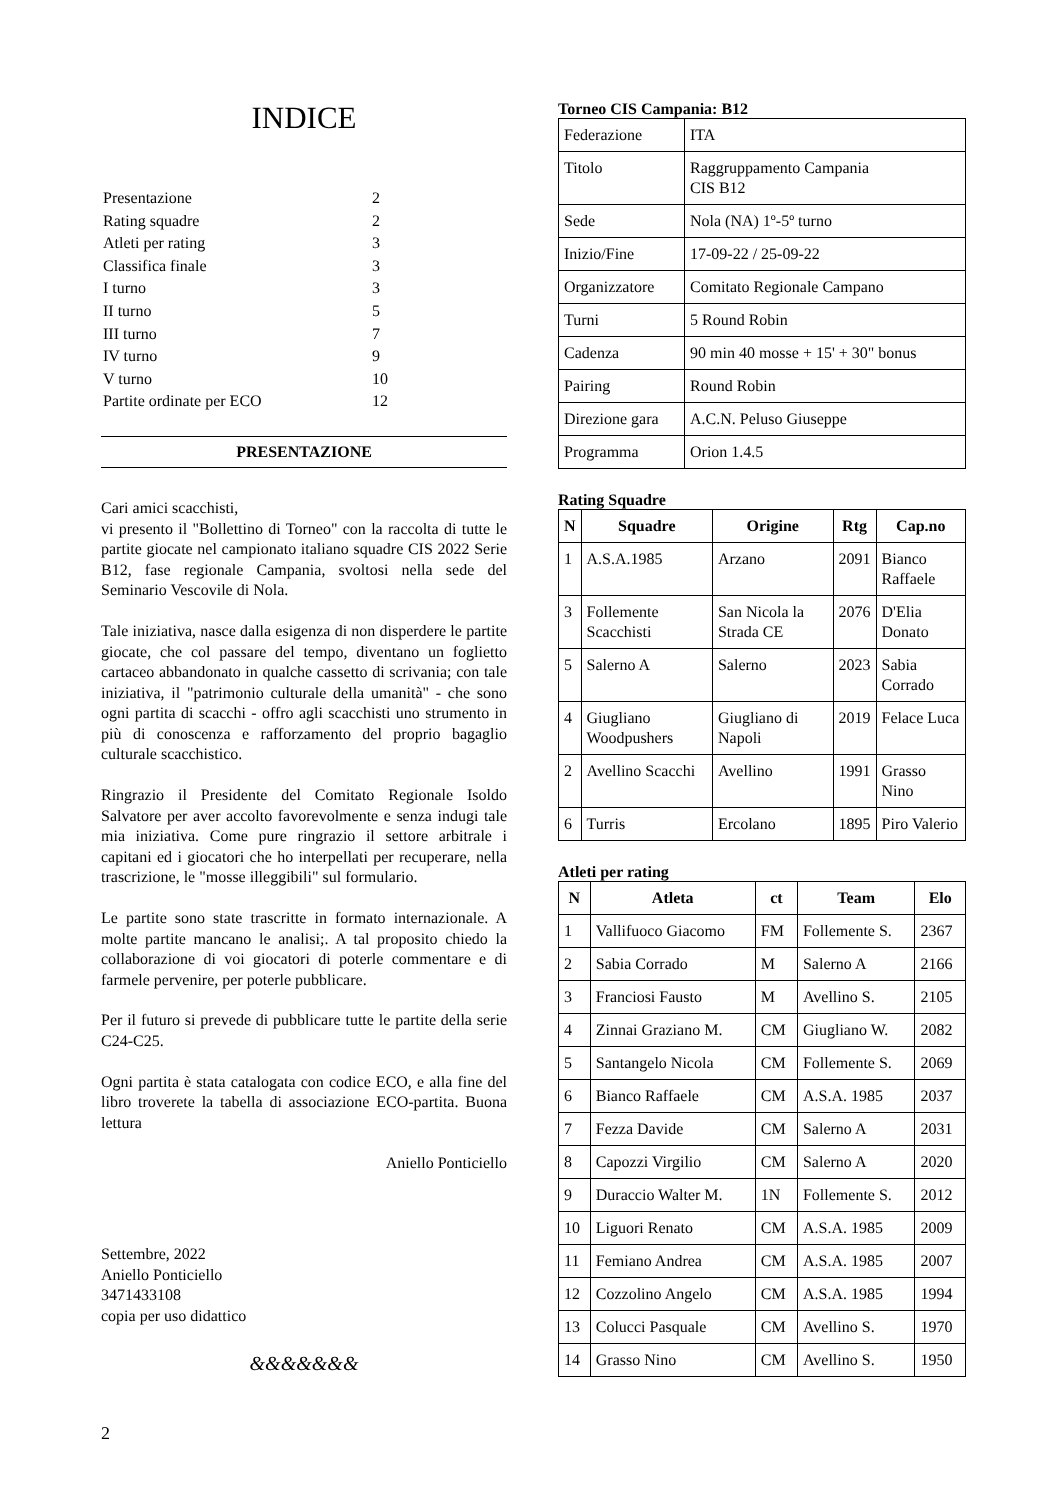INDICE
| Presentazione | 2 |
| Rating squadre | 2 |
| Atleti per rating | 3 |
| Classifica finale | 3 |
| I turno | 3 |
| II turno | 5 |
| III turno | 7 |
| IV turno | 9 |
| V turno | 10 |
| Partite ordinate per ECO | 12 |
PRESENTAZIONE
Cari amici scacchisti,
vi presento il "Bollettino di Torneo" con la raccolta di tutte le partite giocate nel campionato italiano squadre CIS 2022 Serie B12, fase regionale Campania, svoltosi nella sede del Seminario Vescovile di Nola.
Tale iniziativa, nasce dalla esigenza di non disperdere le partite giocate, che col passare del tempo, diventano un foglietto cartaceo abbandonato in qualche cassetto di scrivania; con tale iniziativa, il "patrimonio culturale della umanità" - che sono ogni partita di scacchi - offro agli scacchisti uno strumento in più di conoscenza e rafforzamento del proprio bagaglio culturale scacchistico.
Ringrazio il Presidente del Comitato Regionale Isoldo Salvatore per aver accolto favorevolmente e senza indugi tale mia iniziativa. Come pure ringrazio il settore arbitrale i capitani ed i giocatori che ho interpellati per recuperare, nella trascrizione, le "mosse illeggibili" sul formulario.
Le partite sono state trascritte in formato internazionale. A molte partite mancano le analisi;. A tal proposito chiedo la collaborazione di voi giocatori di poterle commentare e di farmele pervenire, per poterle pubblicare.
Per il futuro si prevede di pubblicare tutte le partite della serie C24-C25.
Ogni partita è stata catalogata con codice ECO, e alla fine del libro troverete la tabella di associazione ECO-partita. Buona lettura
Aniello Ponticiello
Settembre, 2022
Aniello Ponticiello
3471433108
copia per uso didattico
&&&&&&&
2
Torneo CIS Campania: B12
| Federazione | ITA |
| Titolo | Raggruppamento Campania CIS B12 |
| Sede | Nola (NA) 1º-5º turno |
| Inizio/Fine | 17-09-22 / 25-09-22 |
| Organizzatore | Comitato Regionale Campano |
| Turni | 5 Round Robin |
| Cadenza | 90 min 40 mosse + 15' + 30" bonus |
| Pairing | Round Robin |
| Direzione gara | A.C.N. Peluso Giuseppe |
| Programma | Orion 1.4.5 |
Rating Squadre
| N | Squadre | Origine | Rtg | Cap.no |
| --- | --- | --- | --- | --- |
| 1 | A.S.A.1985 | Arzano | 2091 | Bianco Raffaele |
| 3 | Follemente Scacchisti | San Nicola la Strada CE | 2076 | D'Elia Donato |
| 5 | Salerno A | Salerno | 2023 | Sabia Corrado |
| 4 | Giugliano Woodpushers | Giugliano di Napoli | 2019 | Felace Luca |
| 2 | Avellino Scacchi | Avellino | 1991 | Grasso Nino |
| 6 | Turris | Ercolano | 1895 | Piro Valerio |
Atleti per rating
| N | Atleta | ct | Team | Elo |
| --- | --- | --- | --- | --- |
| 1 | Vallifuoco Giacomo | FM | Follemente S. | 2367 |
| 2 | Sabia Corrado | M | Salerno A | 2166 |
| 3 | Franciosi Fausto | M | Avellino S. | 2105 |
| 4 | Zinnai Graziano M. | CM | Giugliano W. | 2082 |
| 5 | Santangelo Nicola | CM | Follemente S. | 2069 |
| 6 | Bianco Raffaele | CM | A.S.A. 1985 | 2037 |
| 7 | Fezza Davide | CM | Salerno A | 2031 |
| 8 | Capozzi Virgilio | CM | Salerno A | 2020 |
| 9 | Duraccio Walter M. | 1N | Follemente S. | 2012 |
| 10 | Liguori Renato | CM | A.S.A. 1985 | 2009 |
| 11 | Femiano Andrea | CM | A.S.A. 1985 | 2007 |
| 12 | Cozzolino Angelo | CM | A.S.A. 1985 | 1994 |
| 13 | Colucci Pasquale | CM | Avellino S. | 1970 |
| 14 | Grasso Nino | CM | Avellino S. | 1950 |